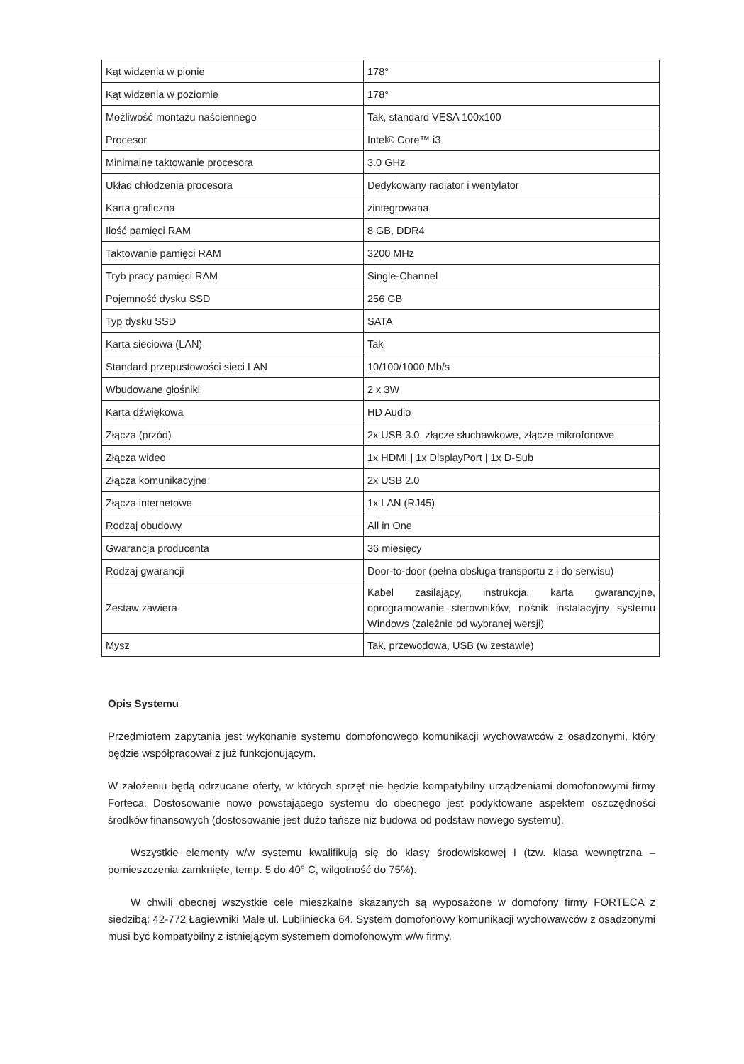| Kąt widzenia w pionie | 178° |
| Kąt widzenia w poziomie | 178° |
| Możliwość montażu naściennego | Tak, standard VESA 100x100 |
| Procesor | Intel® Core™ i3 |
| Minimalne taktowanie procesora | 3.0 GHz |
| Układ chłodzenia procesora | Dedykowany radiator i wentylator |
| Karta graficzna | zintegrowana |
| Ilość pamięci RAM | 8 GB, DDR4 |
| Taktowanie pamięci RAM | 3200 MHz |
| Tryb pracy pamięci RAM | Single-Channel |
| Pojemność dysku SSD | 256 GB |
| Typ dysku SSD | SATA |
| Karta sieciowa (LAN) | Tak |
| Standard przepustowości sieci LAN | 10/100/1000 Mb/s |
| Wbudowane głośniki | 2 x 3W |
| Karta dźwiękowa | HD Audio |
| Złącza (przód) | 2x USB 3.0, złącze słuchawkowe, złącze mikrofonowe |
| Złącza wideo | 1x HDMI / 1x DisplayPort / 1x D-Sub |
| Złącza komunikacyjne | 2x USB 2.0 |
| Złącza internetowe | 1x LAN (RJ45) |
| Rodzaj obudowy | All in One |
| Gwarancja producenta | 36 miesięcy |
| Rodzaj gwarancji | Door-to-door (pełna obsługa transportu z i do serwisu) |
| Zestaw zawiera | Kabel zasilający, instrukcja, karta gwarancyjne, oprogramowanie sterowników, nośnik instalacyjny systemu Windows (zależnie od wybranej wersji) |
| Mysz | Tak, przewodowa, USB (w zestawie) |
Opis Systemu
Przedmiotem zapytania jest wykonanie systemu domofonowego komunikacji wychowawców z osadzonymi, który będzie współpracował z już funkcjonującym.
W założeniu będą odrzucane oferty, w których sprzęt nie będzie kompatybilny urządzeniami domofonowymi firmy Forteca. Dostosowanie nowo powstającego systemu do obecnego jest podyktowane aspektem oszczędności środków finansowych (dostosowanie jest dużo tańsze niż budowa od podstaw nowego systemu).
Wszystkie elementy w/w systemu kwalifikują się do klasy środowiskowej I (tzw. klasa wewnętrzna – pomieszczenia zamknięte, temp. 5 do 40° C, wilgotność do 75%).
W chwili obecnej wszystkie cele mieszkalne skazanych są wyposażone w domofony firmy FORTECA z siedzibą: 42-772 Łagiewniki Małe ul. Lubliniecka 64. System domofonowy komunikacji wychowawców z osadzonymi musi być kompatybilny z istniejącym systemem domofonowym w/w firmy.